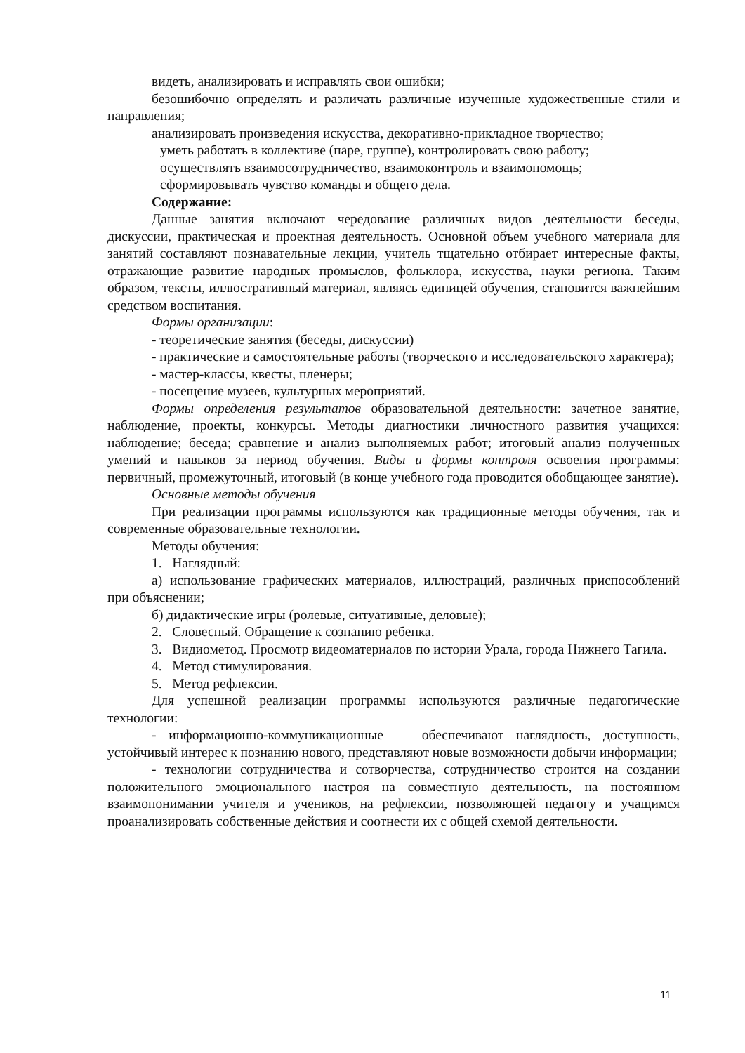видеть, анализировать и исправлять свои ошибки;
безошибочно определять и различать различные изученные художественные стили и направления;
анализировать произведения искусства, декоративно-прикладное творчество;
уметь работать в коллективе (паре, группе), контролировать свою работу;
осуществлять взаимосотрудничество, взаимоконтроль и взаимопомощь;
сформировывать чувство команды и общего дела.
Содержание:
Данные занятия включают чередование различных видов деятельности беседы, дискуссии, практическая и проектная деятельность. Основной объем учебного материала для занятий составляют познавательные лекции, учитель тщательно отбирает интересные факты, отражающие развитие народных промыслов, фольклора, искусства, науки региона. Таким образом, тексты, иллюстративный материал, являясь единицей обучения, становится важнейшим средством воспитания.
Формы организации:
- теоретические занятия (беседы, дискуссии)
- практические и самостоятельные работы (творческого и исследовательского характера);
- мастер-классы, квесты, пленеры;
- посещение музеев, культурных мероприятий.
Формы определения результатов образовательной деятельности: зачетное занятие, наблюдение, проекты, конкурсы. Методы диагностики личностного развития учащихся: наблюдение; беседа; сравнение и анализ выполняемых работ; итоговый анализ полученных умений и навыков за период обучения. Виды и формы контроля освоения программы: первичный, промежуточный, итоговый (в конце учебного года проводится обобщающее занятие).
Основные методы обучения
При реализации программы используются как традиционные методы обучения, так и современные образовательные технологии.
Методы обучения:
1. Наглядный:
а) использование графических материалов, иллюстраций, различных приспособлений при объяснении;
б) дидактические игры (ролевые, ситуативные, деловые);
2. Словесный. Обращение к сознанию ребенка.
3. Видиометод. Просмотр видеоматериалов по истории Урала, города Нижнего Тагила.
4. Метод стимулирования.
5. Метод рефлексии.
Для успешной реализации программы используются различные педагогические технологии:
- информационно-коммуникационные — обеспечивают наглядность, доступность, устойчивый интерес к познанию нового, представляют новые возможности добычи информации;
- технологии сотрудничества и сотворчества, сотрудничество строится на создании положительного эмоционального настроя на совместную деятельность, на постоянном взаимопонимании учителя и учеников, на рефлексии, позволяющей педагогу и учащимся проанализировать собственные действия и соотнести их с общей схемой деятельности.
11